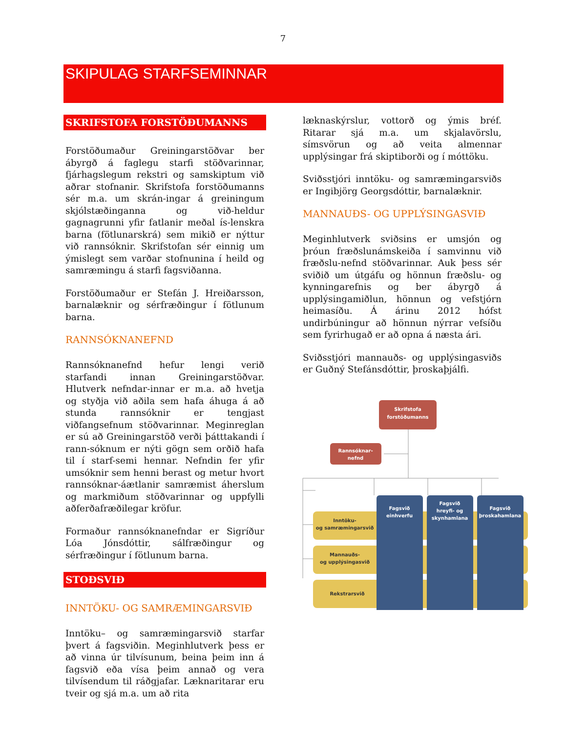7
SKIPULAG STARFSEMINNAR
SKRIFSTOFA FORSTÖÐUMANNS
Forstöðumaður Greiningarstöðvar ber ábyrgð á faglegu starfi stöðvarinnar, fjárhagslegum rekstri og samskiptum við aðrar stofnanir. Skrifstofa forstöðumanns sér m.a. um skrán-ingar á greiningum skjólstæðinganna og við-heldur gagnagrunni yfir fatlanir meðal ís-lenskra barna (fötlunarskrá) sem mikið er nýttur við rannsóknir. Skrifstofan sér einnig um ýmislegt sem varðar stofnunina í heild og samræmingu á starfi fagsviðanna.
Forstöðumaður er Stefán J. Hreiðarsson, barnalæknir og sérfræðingur í fötlunum barna.
RANNSÓKNANEFND
Rannsóknanefnd hefur lengi verið starfandi innan Greiningarstöðvar. Hlutverk nefndar-innar er m.a. að hvetja og styðja við aðila sem hafa áhuga á að stunda rannsóknir er tengjast viðfangsefnum stöðvarinnar. Meginreglan er sú að Greiningarstöð verði þátttakandi í rann-sóknum er nýti gögn sem orðið hafa til í starf-semi hennar. Nefndin fer yfir umsóknir sem henni berast og metur hvort rannsóknar-áætlanir samræmist áherslum og markmiðum stöðvarinnar og uppfylli aðferðafræðilegar kröfur.
Formaður rannsóknanefndar er Sigríður Lóa Jónsdóttir, sálfræðingur og sérfræðingur í fötlunum barna.
STOÐSVIÐ
INNTÖKU- OG SAMRÆMINGARSVIÐ
Inntöku– og samræmingarsvið starfar þvert á fagsviðin. Meginhlutverk þess er að vinna úr tilvísunum, beina þeim inn á fagsvið eða vísa þeim annað og vera tilvísendum til ráðgjafar. Læknaritarar eru tveir og sjá m.a. um að rita
læknaskýrslur, vottorð og ýmis bréf. Ritarar sjá m.a. um skjalavörslu, símsvörun og að veita almennar upplýsingar frá skiptiborði og í móttöku.
Sviðsstjóri inntöku- og samræmingarsviðs er Ingibjörg Georgsdóttir, barnalæknir.
MANNAUÐS- OG UPPLÝSINGASVIÐ
Meginhlutverk sviðsins er umsjón og þróun fræðslunámskeiða í samvinnu við fræðslu-nefnd stöðvarinnar. Auk þess sér sviðið um útgáfu og hönnun fræðslu- og kynningarefnis og ber ábyrgð á upplýsingamiðlun, hönnun og vefstjórn heimasíðu. Á árinu 2012 hófst undirbúningur að hönnun nýrrar vefsíðu sem fyrirhugað er að opna á næsta ári.
Sviðsstjóri mannauðs- og upplýsingasviðs er Guðný Stefánsdóttir, þroskaþjálfi.
Skrifstofa
forstöðumanns
Rannsóknar-
nefnd
Fagsvið
einhverfu
Fagsvið
hreyfi- og
skynhamlana
Fagsvið
þroskahamlana
Inntöku-
og samræmingarsvið
Mannauðs-
og upplýsingasvið
Rekstrarsvið